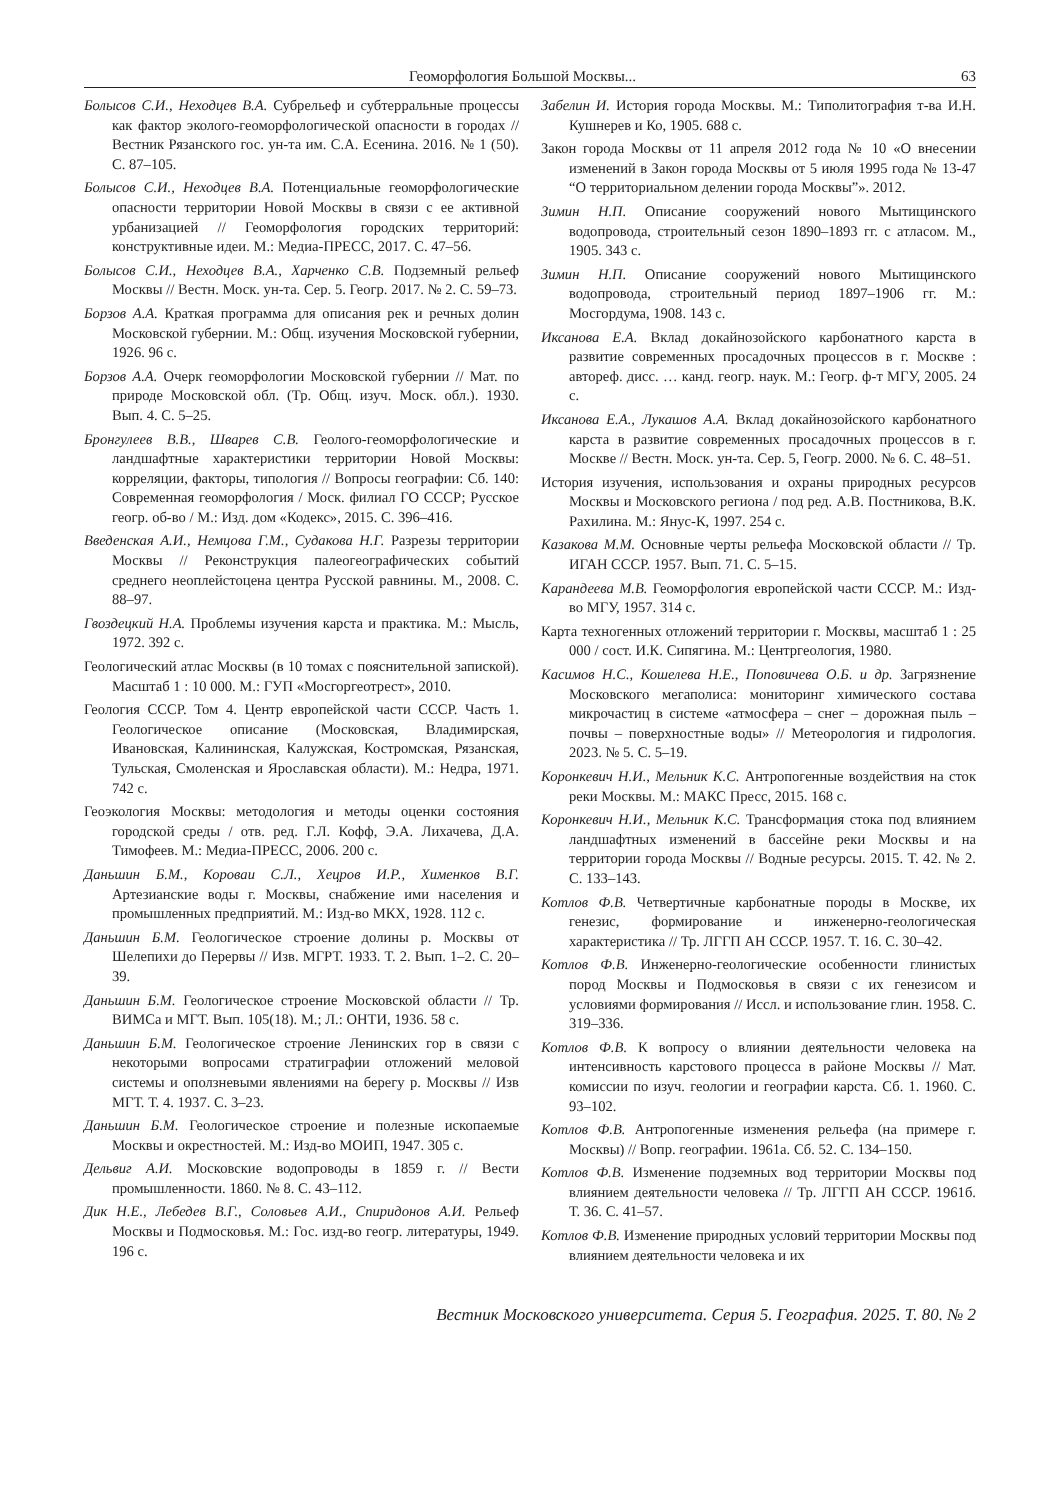Геоморфология Большой Москвы... 63
Болысов С.И., Неходцев В.А. Субрельеф и субтерральные процессы как фактор эколого-геоморфологической опасности в городах // Вестник Рязанского гос. ун-та им. С.А. Есенина. 2016. № 1 (50). С. 87–105.
Болысов С.И., Неходцев В.А. Потенциальные геоморфологические опасности территории Новой Москвы в связи с ее активной урбанизацией // Геоморфология городских территорий: конструктивные идеи. М.: Медиа-ПРЕСС, 2017. С. 47–56.
Болысов С.И., Неходцев В.А., Харченко С.В. Подземный рельеф Москвы // Вестн. Моск. ун-та. Сер. 5. Геогр. 2017. № 2. С. 59–73.
Борзов А.А. Краткая программа для описания рек и речных долин Московской губернии. М.: Общ. изучения Московской губернии, 1926. 96 с.
Борзов А.А. Очерк геоморфологии Московской губернии // Мат. по природе Московской обл. (Тр. Общ. изуч. Моск. обл.). 1930. Вып. 4. С. 5–25.
Бронгулеев В.В., Шварев С.В. Геолого-геоморфологические и ландшафтные характеристики территории Новой Москвы: корреляции, факторы, типология // Вопросы географии: Сб. 140: Современная геоморфология / Моск. филиал ГО СССР; Русское геогр. об-во / М.: Изд. дом «Кодекс», 2015. С. 396–416.
Введенская А.И., Немцова Г.М., Судакова Н.Г. Разрезы территории Москвы // Реконструкция палеогеографических событий среднего неоплейстоцена центра Русской равнины. М., 2008. С. 88–97.
Гвоздецкий Н.А. Проблемы изучения карста и практика. М.: Мысль, 1972. 392 с.
Геологический атлас Москвы (в 10 томах с пояснительной запиской). Масштаб 1 : 10 000. М.: ГУП «Мосгоргеотрест», 2010.
Геология СССР. Том 4. Центр европейской части СССР. Часть 1. Геологическое описание (Московская, Владимирская, Ивановская, Калининская, Калужская, Костромская, Рязанская, Тульская, Смоленская и Ярославская области). М.: Недра, 1971. 742 с.
Геоэкология Москвы: методология и методы оценки состояния городской среды / отв. ред. Г.Л. Кофф, Э.А. Лихачева, Д.А. Тимофеев. М.: Медиа-ПРЕСС, 2006. 200 с.
Даньшин Б.М., Короваи С.Л., Хецров И.Р., Хименков В.Г. Артезианские воды г. Москвы, снабжение ими населения и промышленных предприятий. М.: Изд-во МКХ, 1928. 112 с.
Даньшин Б.М. Геологическое строение долины р. Москвы от Шелепихи до Перервы // Изв. МГРТ. 1933. Т. 2. Вып. 1–2. С. 20–39.
Даньшин Б.М. Геологическое строение Московской области // Тр. ВИМСа и МГТ. Вып. 105(18). М.; Л.: ОНТИ, 1936. 58 с.
Даньшин Б.М. Геологическое строение Ленинских гор в связи с некоторыми вопросами стратиграфии отложений меловой системы и оползневыми явлениями на берегу р. Москвы // Изв МГТ. Т. 4. 1937. С. 3–23.
Даньшин Б.М. Геологическое строение и полезные ископаемые Москвы и окрестностей. М.: Изд-во МОИП, 1947. 305 с.
Дельвиг А.И. Московские водопроводы в 1859 г. // Вести промышленности. 1860. № 8. С. 43–112.
Дик Н.Е., Лебедев В.Г., Соловьев А.И., Спиридонов А.И. Рельеф Москвы и Подмосковья. М.: Гос. изд-во геогр. литературы, 1949. 196 с.
Забелин И. История города Москвы. М.: Типолитография т-ва И.Н. Кушнерев и Ко, 1905. 688 с.
Закон города Москвы от 11 апреля 2012 года № 10 «О внесении изменений в Закон города Москвы от 5 июля 1995 года № 13-47 “О территориальном делении города Москвы”». 2012.
Зимин Н.П. Описание сооружений нового Мытищинского водопровода, строительный сезон 1890–1893 гг. с атласом. М., 1905. 343 с.
Зимин Н.П. Описание сооружений нового Мытищинского водопровода, строительный период 1897–1906 гг. М.: Мосгордума, 1908. 143 с.
Иксанова Е.А. Вклад докайнозойского карбонатного карста в развитие современных просадочных процессов в г. Москве : автореф. дисс. … канд. геогр. наук. М.: Геогр. ф-т МГУ, 2005. 24 с.
Иксанова Е.А., Лукашов А.А. Вклад докайнозойского карбонатного карста в развитие современных просадочных процессов в г. Москве // Вестн. Моск. ун-та. Сер. 5, Геогр. 2000. № 6. С. 48–51.
История изучения, использования и охраны природных ресурсов Москвы и Московского региона / под ред. А.В. Постникова, В.К. Рахилина. М.: Янус-К, 1997. 254 с.
Казакова М.М. Основные черты рельефа Московской области // Тр. ИГАН СССР. 1957. Вып. 71. С. 5–15.
Карандеева М.В. Геоморфология европейской части СССР. М.: Изд-во МГУ, 1957. 314 с.
Карта техногенных отложений территории г. Москвы, масштаб 1 : 25 000 / сост. И.К. Сипягина. М.: Центргеология, 1980.
Касимов Н.С., Кошелева Н.Е., Поповичева О.Б. и др. Загрязнение Московского мегаполиса: мониторинг химического состава микрочастиц в системе «атмосфера – снег – дорожная пыль – почвы – поверхностные воды» // Метеорология и гидрология. 2023. № 5. С. 5–19.
Коронкевич Н.И., Мельник К.С. Антропогенные воздействия на сток реки Москвы. М.: МАКС Пресс, 2015. 168 с.
Коронкевич Н.И., Мельник К.С. Трансформация стока под влиянием ландшафтных изменений в бассейне реки Москвы и на территории города Москвы // Водные ресурсы. 2015. Т. 42. № 2. С. 133–143.
Котлов Ф.В. Четвертичные карбонатные породы в Москве, их генезис, формирование и инженерно-геологическая характеристика // Тр. ЛГГП АН СССР. 1957. Т. 16. С. 30–42.
Котлов Ф.В. Инженерно-геологические особенности глинистых пород Москвы и Подмосковья в связи с их генезисом и условиями формирования // Иссл. и использование глин. 1958. С. 319–336.
Котлов Ф.В. К вопросу о влиянии деятельности человека на интенсивность карстового процесса в районе Москвы // Мат. комиссии по изуч. геологии и географии карста. Сб. 1. 1960. С. 93–102.
Котлов Ф.В. Антропогенные изменения рельефа (на примере г. Москвы) // Вопр. географии. 1961а. Сб. 52. С. 134–150.
Котлов Ф.В. Изменение подземных вод территории Москвы под влиянием деятельности человека // Тр. ЛГГП АН СССР. 1961б. Т. 36. С. 41–57.
Котлов Ф.В. Изменение природных условий территории Москвы под влиянием деятельности человека и их
Вестник Московского университета. Серия 5. География. 2025. Т. 80. № 2